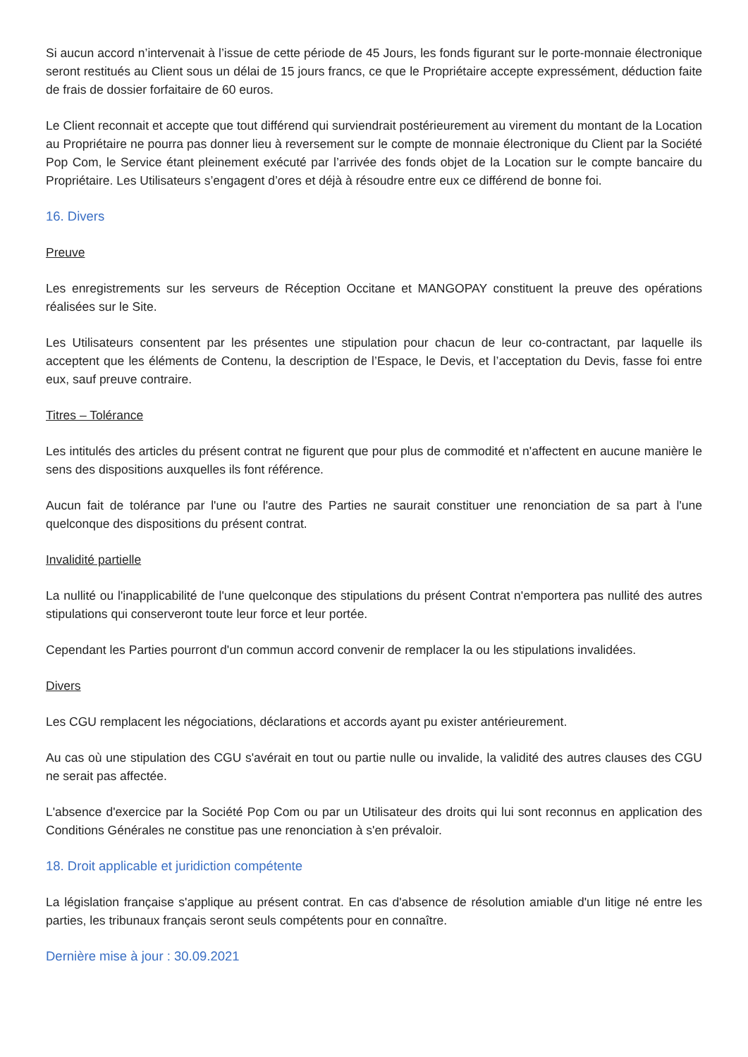Si aucun accord n’intervenait à l’issue de cette période de 45 Jours, les fonds figurant sur le porte-monnaie électronique seront restitués au Client sous un délai de 15 jours francs, ce que le Propriétaire accepte expressément, déduction faite de frais de dossier forfaitaire de 60 euros.
Le Client reconnait et accepte que tout différend qui surviendrait postérieurement au virement du montant de la Location au Propriétaire ne pourra pas donner lieu à reversement sur le compte de monnaie électronique du Client par la Société Pop Com, le Service étant pleinement exécuté par l’arrivée des fonds objet de la Location sur le compte bancaire du Propriétaire. Les Utilisateurs s’engagent d’ores et déjà à résoudre entre eux ce différend de bonne foi.
16. Divers
Preuve
Les enregistrements sur les serveurs de Réception Occitane et MANGOPAY constituent la preuve des opérations réalisées sur le Site.
Les Utilisateurs consentent par les présentes une stipulation pour chacun de leur co-contractant, par laquelle ils acceptent que les éléments de Contenu, la description de l’Espace, le Devis, et l’acceptation du Devis, fasse foi entre eux, sauf preuve contraire.
Titres – Tolérance
Les intitulés des articles du présent contrat ne figurent que pour plus de commodité et n'affectent en aucune manière le sens des dispositions auxquelles ils font référence.
Aucun fait de tolérance par l'une ou l'autre des Parties ne saurait constituer une renonciation de sa part à l'une quelconque des dispositions du présent contrat.
Invalidité partielle
La nullité ou l'inapplicabilité de l'une quelconque des stipulations du présent Contrat n'emportera pas nullité des autres stipulations qui conserveront toute leur force et leur portée.
Cependant les Parties pourront d'un commun accord convenir de remplacer la ou les stipulations invalidées.
Divers
Les CGU remplacent les négociations, déclarations et accords ayant pu exister antérieurement.
Au cas où une stipulation des CGU s'avérait en tout ou partie nulle ou invalide, la validité des autres clauses des CGU ne serait pas affectée.
L'absence d'exercice par la Société Pop Com ou par un Utilisateur des droits qui lui sont reconnus en application des Conditions Générales ne constitue pas une renonciation à s'en prévaloir.
18. Droit applicable et juridiction compétente
La législation française s'applique au présent contrat. En cas d'absence de résolution amiable d'un litige né entre les parties, les tribunaux français seront seuls compétents pour en connaître.
Dernière mise à jour : 30.09.2021